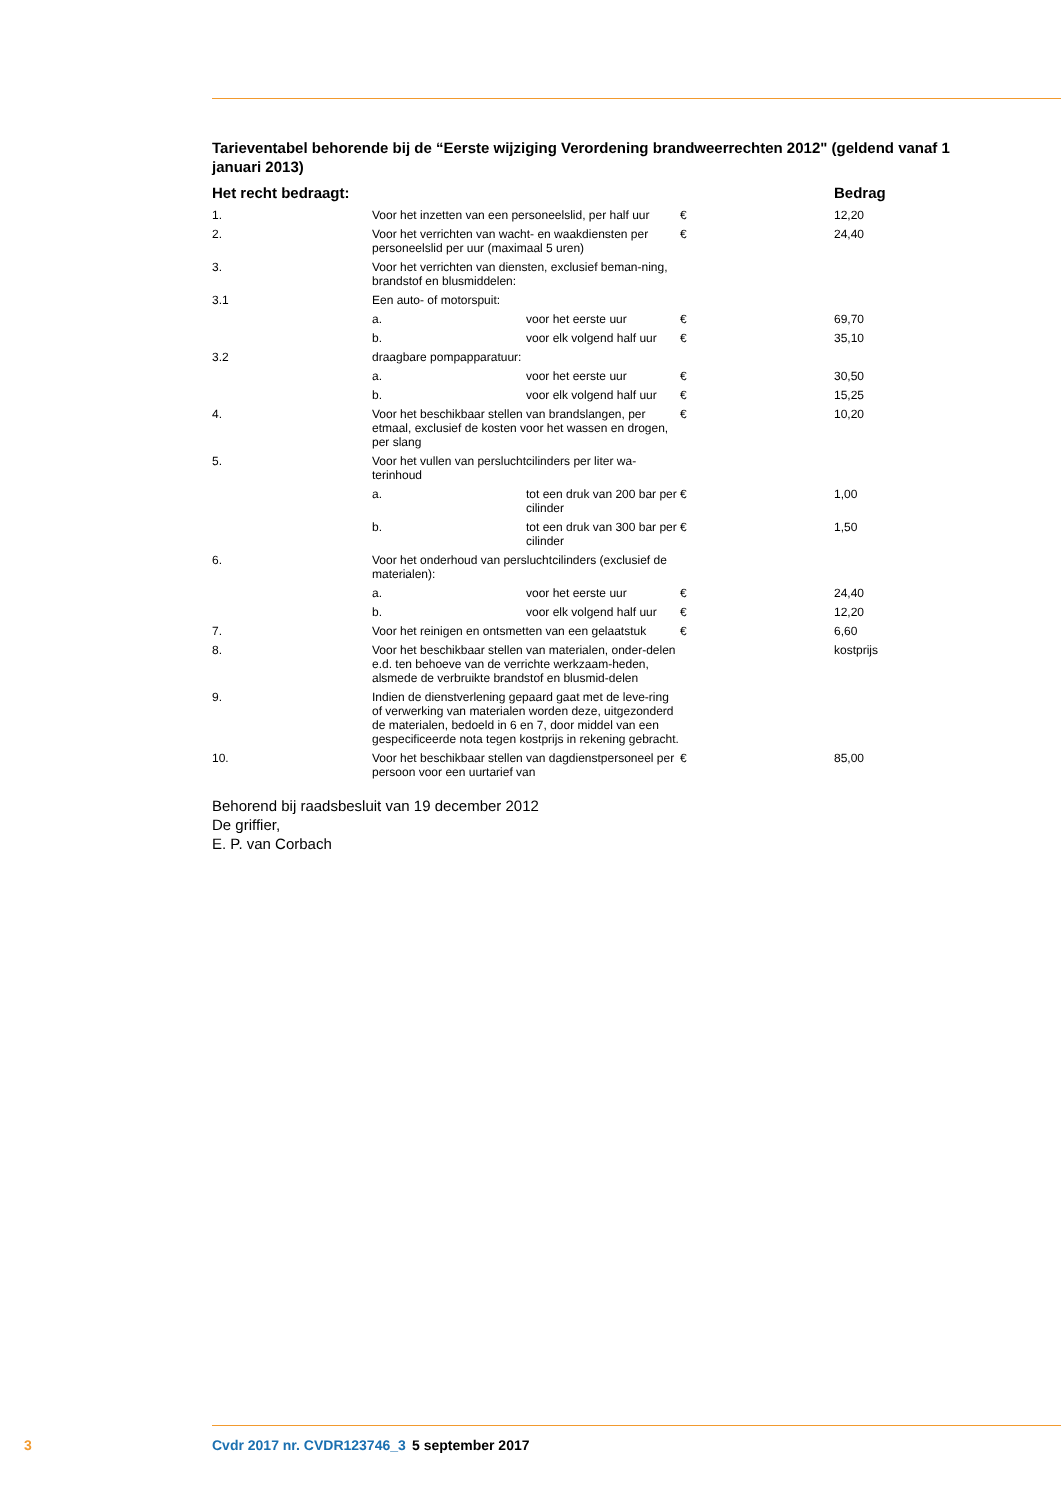Tarieventabel behorende bij de “Eerste wijziging Verordening brandweerrechten 2012" (geldend vanaf 1 januari 2013)
| Het recht bedraagt: | | | | Bedrag |
| --- | --- | --- | --- | --- |
| 1. | Voor het inzetten van een personeelslid, per half uur | | € | 12,20 |
| 2. | Voor het verrichten van wacht- en waakdiensten per personeelslid per uur (maximaal 5 uren) | | € | 24,40 |
| 3. | Voor het verrichten van diensten, exclusief beman-ning, brandstof en blusmiddelen: | | | |
| 3.1 | Een auto- of motorspuit: | | | |
| | a. | voor het eerste uur | € | 69,70 |
| | b. | voor elk volgend half uur | € | 35,10 |
| 3.2 | draagbare pompapparatuur: | | | |
| | a. | voor het eerste uur | € | 30,50 |
| | b. | voor elk volgend half uur | € | 15,25 |
| 4. | Voor het beschikbaar stellen van brandslangen, per etmaal, exclusief de kosten voor het wassen en drogen, per slang | | € | 10,20 |
| 5. | Voor het vullen van persluchtcilinders per liter wa-terinhoud | | | |
| | a. | tot een druk van 200 bar per cilinder | € | 1,00 |
| | b. | tot een druk van 300 bar per cilinder | € | 1,50 |
| 6. | Voor het onderhoud van persluchtcilinders (exclusief de materialen): | | | |
| | a. | voor het eerste uur | € | 24,40 |
| | b. | voor elk volgend half uur | € | 12,20 |
| 7. | Voor het reinigen en ontsmetten van een gelaatstuk | | € | 6,60 |
| 8. | Voor het beschikbaar stellen van materialen, onder-delen e.d. ten behoeve van de verrichte werkzaam-heden, alsmede de verbruikte brandstof en blusmid-delen | | | kostprijs |
| 9. | Indien de dienstverlening gepaard gaat met de leve-ring of verwerking van materialen worden deze, uitgezonderd de materialen, bedoeld in 6 en 7, door middel van een gespecificeerde nota tegen kostprijs in rekening gebracht. | | | |
| 10. | Voor het beschikbaar stellen van dagdienstpersoneel per persoon voor een uurtarief van | | € | 85,00 |
Behorend bij raadsbesluit van 19 december 2012
De griffier,
E. P. van Corbach
3 Cvdr 2017 nr. CVDR123746_3 5 september 2017